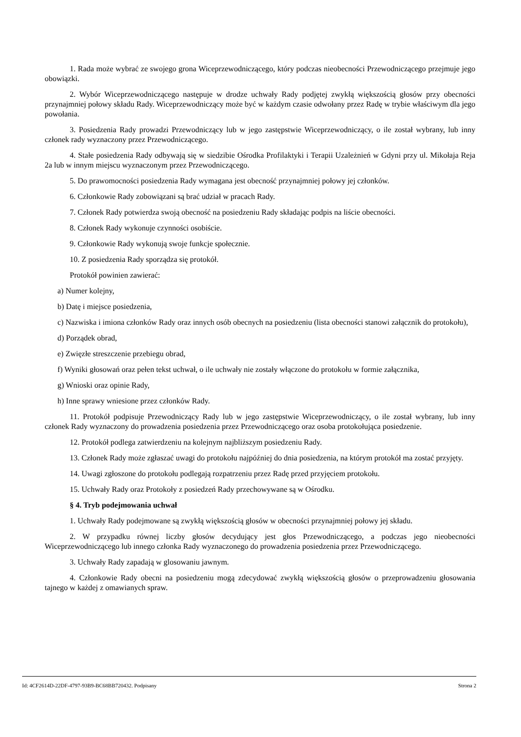1. Rada może wybrać ze swojego grona Wiceprzewodniczącego, który podczas nieobecności Przewodniczącego przejmuje jego obowiązki.
2. Wybór Wiceprzewodniczącego następuje w drodze uchwały Rady podjętej zwykłą większością głosów przy obecności przynajmniej połowy składu Rady. Wiceprzewodniczący może być w każdym czasie odwołany przez Radę w trybie właściwym dla jego powołania.
3. Posiedzenia Rady prowadzi Przewodniczący lub w jego zastępstwie Wiceprzewodniczący, o ile został wybrany, lub inny członek rady wyznaczony przez Przewodniczącego.
4. Stałe posiedzenia Rady odbywają się w siedzibie Ośrodka Profilaktyki i Terapii Uzależnień w Gdyni przy ul. Mikołaja Reja 2a lub w innym miejscu wyznaczonym przez Przewodniczącego.
5. Do prawomocności posiedzenia Rady wymagana jest obecność przynajmniej połowy jej członków.
6. Członkowie Rady zobowiązani są brać udział w pracach Rady.
7. Członek Rady potwierdza swoją obecność na posiedzeniu Rady składając podpis na liście obecności.
8. Członek Rady wykonuje czynności osobiście.
9. Członkowie Rady wykonują swoje funkcje społecznie.
10. Z posiedzenia Rady sporządza się protokół.
Protokół powinien zawierać:
a) Numer kolejny,
b) Datę i miejsce posiedzenia,
c) Nazwiska i imiona członków Rady oraz innych osób obecnych na posiedzeniu (lista obecności stanowi załącznik do protokołu),
d) Porządek obrad,
e) Zwięzłe streszczenie przebiegu obrad,
f) Wyniki głosowań oraz pełen tekst uchwał, o ile uchwały nie zostały włączone do protokołu w formie załącznika,
g) Wnioski oraz opinie Rady,
h) Inne sprawy wniesione przez członków Rady.
11. Protokół podpisuje Przewodniczący Rady lub w jego zastępstwie Wiceprzewodniczący, o ile został wybrany, lub inny członek Rady wyznaczony do prowadzenia posiedzenia przez Przewodniczącego oraz osoba protokołująca posiedzenie.
12. Protokół podlega zatwierdzeniu na kolejnym najbliższym posiedzeniu Rady.
13. Członek Rady może zgłaszać uwagi do protokołu najpóźniej do dnia posiedzenia, na którym protokół ma zostać przyjęty.
14. Uwagi zgłoszone do protokołu podlegają rozpatrzeniu przez Radę przed przyjęciem protokołu.
15. Uchwały Rady oraz Protokoły z posiedzeń Rady przechowywane są w Ośrodku.
§ 4. Tryb podejmowania uchwał
1. Uchwały Rady podejmowane są zwykłą większością głosów w obecności przynajmniej połowy jej składu.
2. W przypadku równej liczby głosów decydujący jest głos Przewodniczącego, a podczas jego nieobecności Wiceprzewodniczącego lub innego członka Rady wyznaczonego do prowadzenia posiedzenia przez Przewodniczącego.
3. Uchwały Rady zapadają w glosowaniu jawnym.
4. Członkowie Rady obecni na posiedzeniu mogą zdecydować zwykłą większością głosów o przeprowadzeniu głosowania tajnego w każdej z omawianych spraw.
Id: 4CF2614D-22DF-4797-93B9-BC68BB720432. Podpisany Strona 2